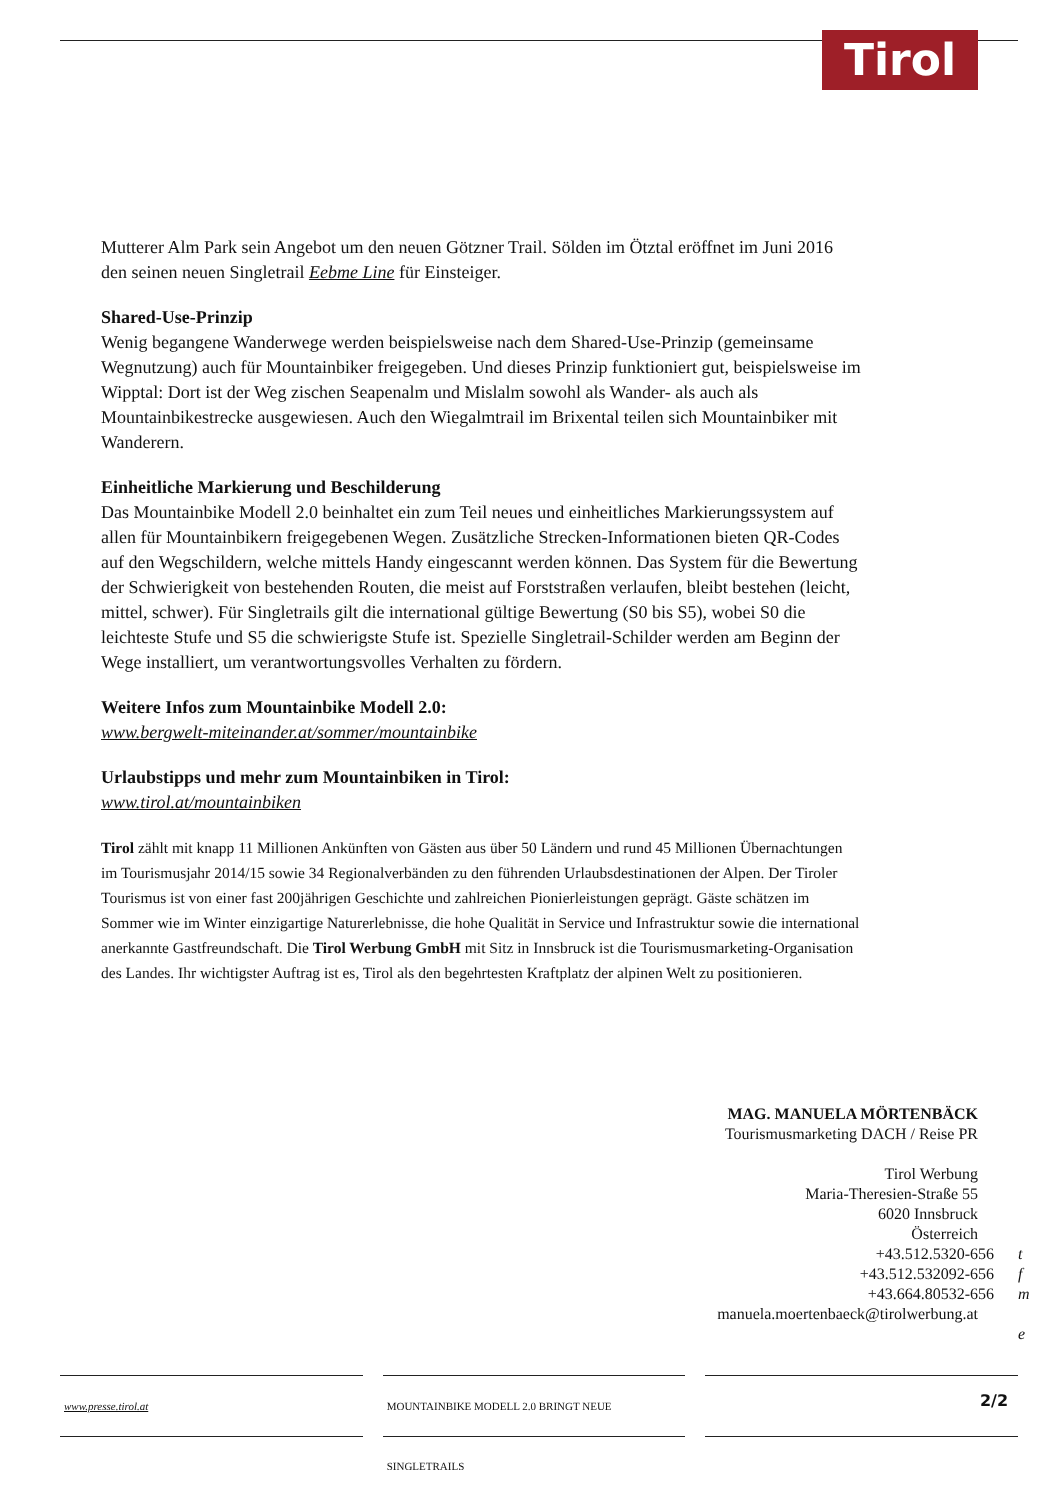Tirol
Mutterer Alm Park sein Angebot um den neuen Götzner Trail. Sölden im Ötztal eröffnet im Juni 2016 den seinen neuen Singletrail Eebme Line für Einsteiger.
Shared-Use-Prinzip
Wenig begangene Wanderwege werden beispielsweise nach dem Shared-Use-Prinzip (gemeinsame Wegnutzung) auch für Mountainbiker freigegeben. Und dieses Prinzip funktioniert gut, beispielsweise im Wipptal: Dort ist der Weg zischen Seapenalm und Mislalm sowohl als Wander- als auch als Mountainbikestrecke ausgewiesen. Auch den Wiegalmtrail im Brixental teilen sich Mountainbiker mit Wanderern.
Einheitliche Markierung und Beschilderung
Das Mountainbike Modell 2.0 beinhaltet ein zum Teil neues und einheitliches Markierungssystem auf allen für Mountainbikern freigegebenen Wegen. Zusätzliche Strecken-Informationen bieten QR-Codes auf den Wegschildern, welche mittels Handy eingescannt werden können. Das System für die Bewertung der Schwierigkeit von bestehenden Routen, die meist auf Forststraßen verlaufen, bleibt bestehen (leicht, mittel, schwer). Für Singletrails gilt die international gültige Bewertung (S0 bis S5), wobei S0 die leichteste Stufe und S5 die schwierigste Stufe ist. Spezielle Singletrail-Schilder werden am Beginn der Wege installiert, um verantwortungsvolles Verhalten zu fördern.
Weitere Infos zum Mountainbike Modell 2.0:
www.bergwelt-miteinander.at/sommer/mountainbike
Urlaubstipps und mehr zum Mountainbiken in Tirol:
www.tirol.at/mountainbiken
Tirol zählt mit knapp 11 Millionen Ankünften von Gästen aus über 50 Ländern und rund 45 Millionen Übernachtungen im Tourismusjahr 2014/15 sowie 34 Regionalverbänden zu den führenden Urlaubsdestinationen der Alpen. Der Tiroler Tourismus ist von einer fast 200jährigen Geschichte und zahlreichen Pionierleistungen geprägt. Gäste schätzen im Sommer wie im Winter einzigartige Naturerlebnisse, die hohe Qualität in Service und Infrastruktur sowie die international anerkannte Gastfreundschaft. Die Tirol Werbung GmbH mit Sitz in Innsbruck ist die Tourismusmarketing-Organisation des Landes. Ihr wichtigster Auftrag ist es, Tirol als den begehrtesten Kraftplatz der alpinen Welt zu positionieren.
MAG. MANUELA MÖRTENBÄCK
Tourismusmarketing DACH / Reise PR
Tirol Werbung
Maria-Theresien-Straße 55
6020 Innsbruck
Österreich
+43.512.5320-656 t
+43.512.532092-656 f
+43.664.80532-656 m
manuela.moertenbaeck@tirolwerbung.at e
www.presse.tirol.at MOUNTAINBIKE MODELL 2.0 BRINGT NEUE SINGLETRAILS
2/2